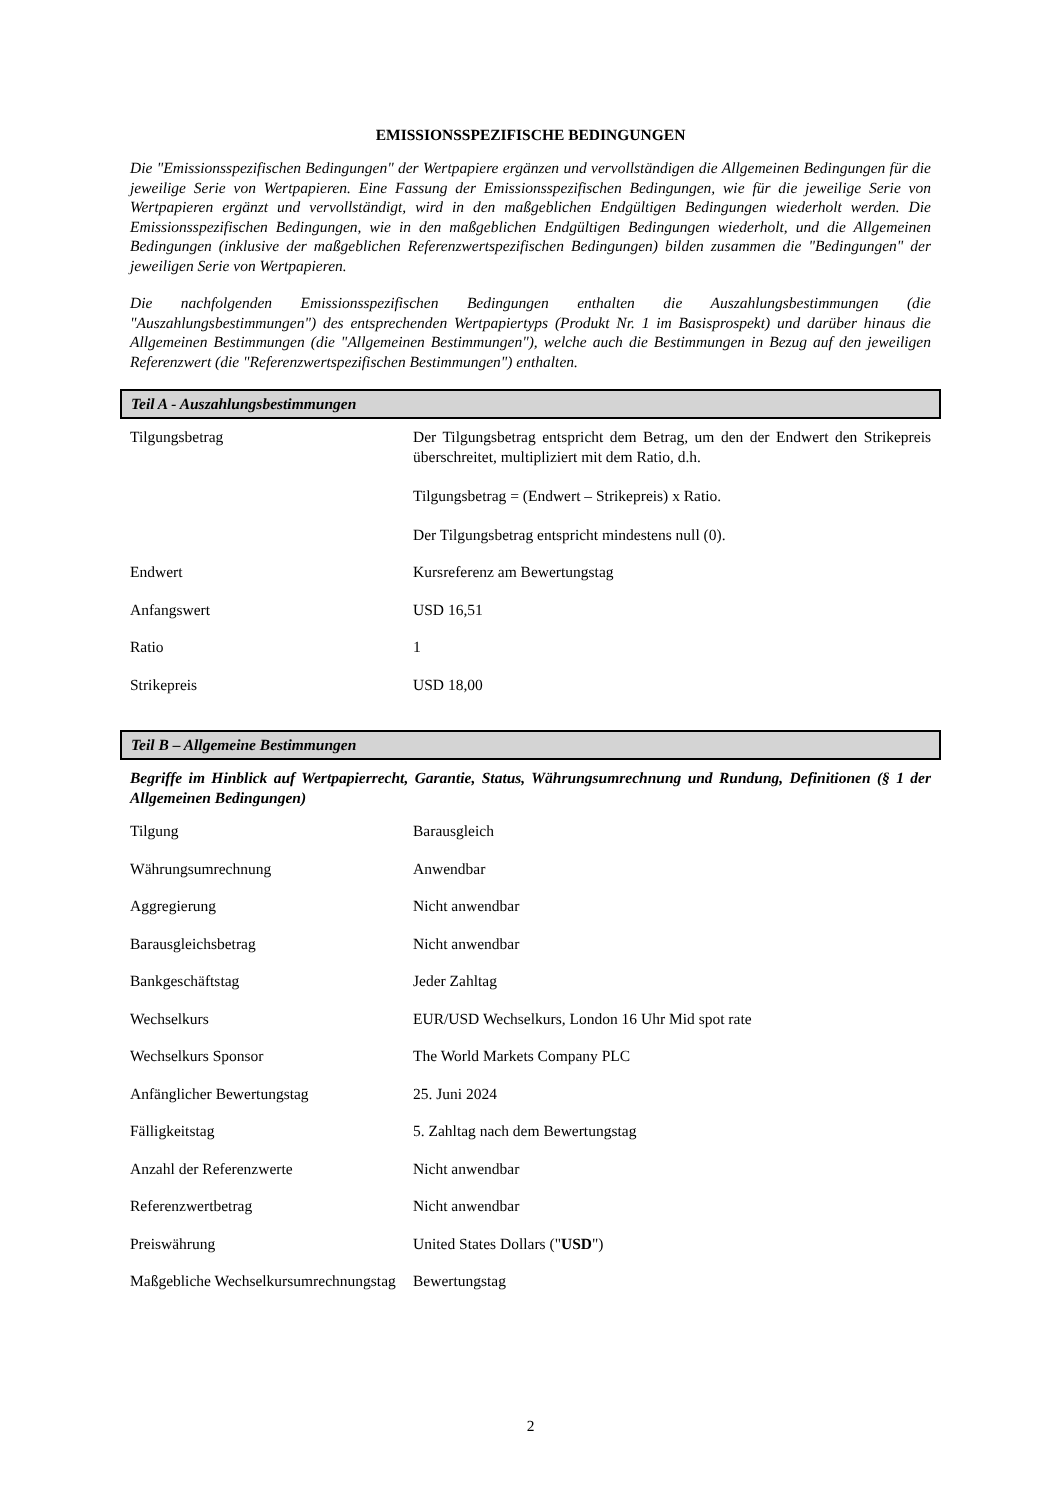EMISSIONSSPEZIFISCHE BEDINGUNGEN
Die "Emissionsspezifischen Bedingungen" der Wertpapiere ergänzen und vervollständigen die Allgemeinen Bedingungen für die jeweilige Serie von Wertpapieren. Eine Fassung der Emissionsspezifischen Bedingungen, wie für die jeweilige Serie von Wertpapieren ergänzt und vervollständigt, wird in den maßgeblichen Endgültigen Bedingungen wiederholt werden. Die Emissionsspezifischen Bedingungen, wie in den maßgeblichen Endgültigen Bedingungen wiederholt, und die Allgemeinen Bedingungen (inklusive der maßgeblichen Referenzwertspezifischen Bedingungen) bilden zusammen die "Bedingungen" der jeweiligen Serie von Wertpapieren.
Die nachfolgenden Emissionsspezifischen Bedingungen enthalten die Auszahlungsbestimmungen (die "Auszahlungsbestimmungen") des entsprechenden Wertpapiertyps (Produkt Nr. 1 im Basisprospekt) und darüber hinaus die Allgemeinen Bestimmungen (die "Allgemeinen Bestimmungen"), welche auch die Bestimmungen in Bezug auf den jeweiligen Referenzwert (die "Referenzwertspezifischen Bestimmungen") enthalten.
Teil A - Auszahlungsbestimmungen
| Tilgungsbetrag | Der Tilgungsbetrag entspricht dem Betrag, um den der Endwert den Strikepreis überschreitet, multipliziert mit dem Ratio, d.h. Tilgungsbetrag = (Endwert – Strikepreis) x Ratio. Der Tilgungsbetrag entspricht mindestens null (0). |
| Endwert | Kursreferenz am Bewertungstag |
| Anfangswert | USD 16,51 |
| Ratio | 1 |
| Strikepreis | USD 18,00 |
Teil B – Allgemeine Bestimmungen
Begriffe im Hinblick auf Wertpapierrecht, Garantie, Status, Währungsumrechnung und Rundung, Definitionen (§ 1 der Allgemeinen Bedingungen)
| Tilgung | Barausgleich |
| Währungsumrechnung | Anwendbar |
| Aggregierung | Nicht anwendbar |
| Barausgleichsbetrag | Nicht anwendbar |
| Bankgeschäftstag | Jeder Zahltag |
| Wechselkurs | EUR/USD Wechselkurs, London 16 Uhr Mid spot rate |
| Wechselkurs Sponsor | The World Markets Company PLC |
| Anfänglicher Bewertungstag | 25. Juni 2024 |
| Fälligkeitstag | 5. Zahltag nach dem Bewertungstag |
| Anzahl der Referenzwerte | Nicht anwendbar |
| Referenzwertbetrag | Nicht anwendbar |
| Preiswährung | United States Dollars (" USD ") |
| Maßgebliche Wechselkursumrechnungstag | Bewertungstag |
2